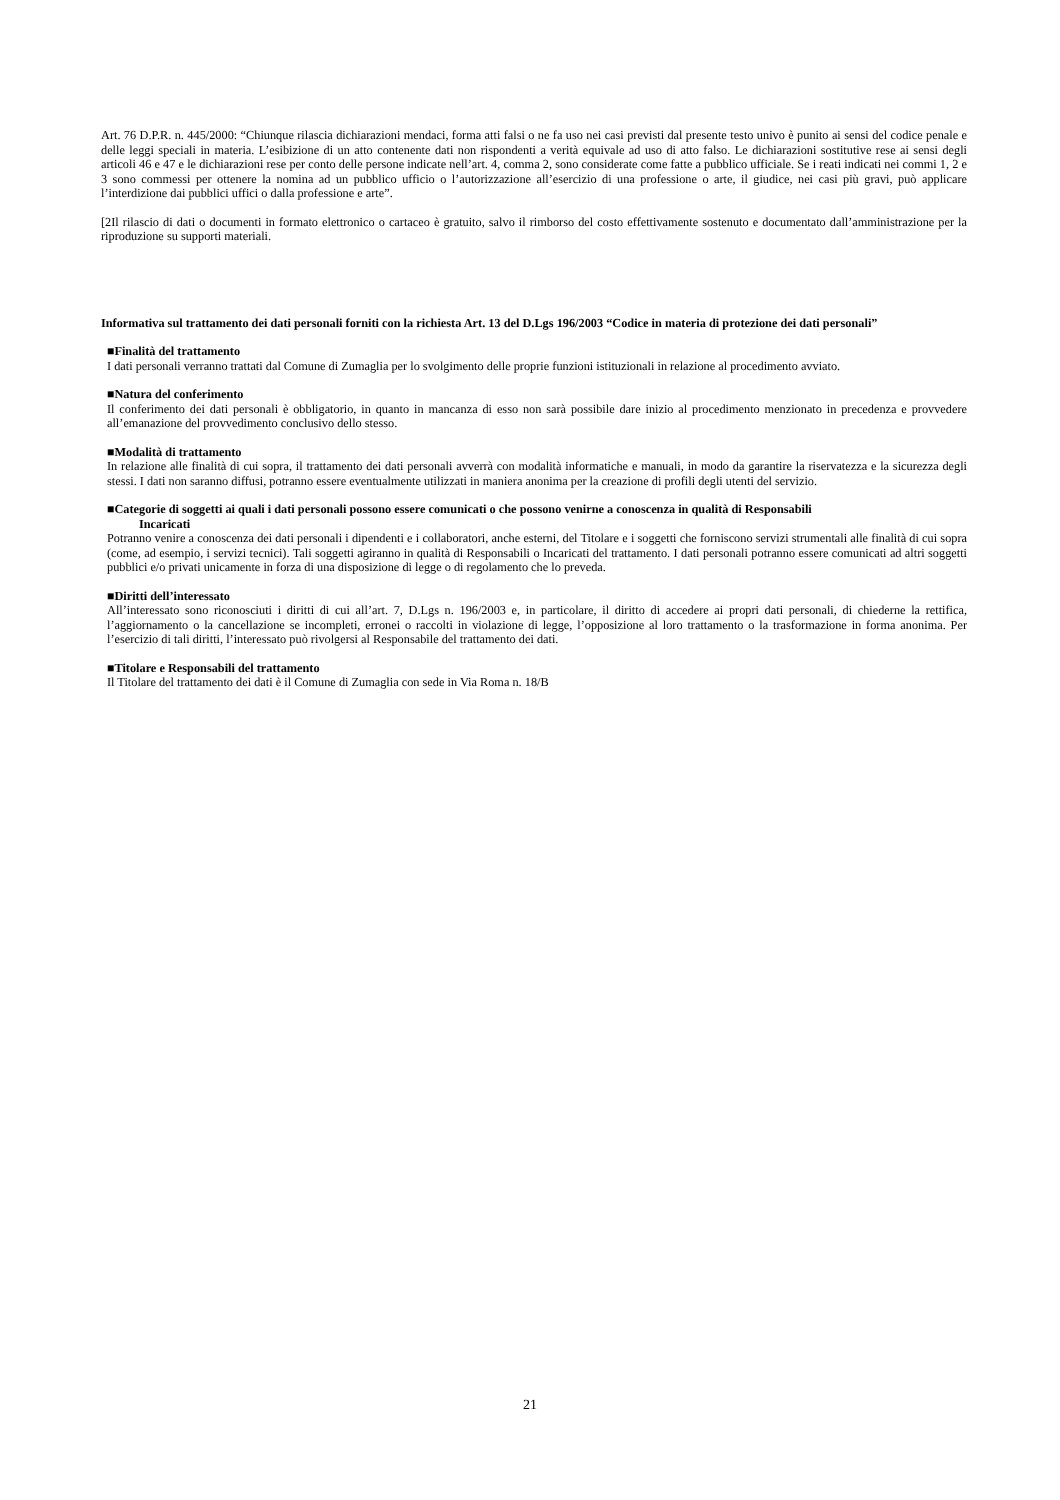Art. 76 D.P.R. n. 445/2000: “Chiunque rilascia dichiarazioni mendaci, forma atti falsi o ne fa uso nei casi previsti dal presente testo univo è punito ai sensi del codice penale e delle leggi speciali in materia. L’esibizione di un atto contenente dati non rispondenti a verità equivale ad uso di atto falso. Le dichiarazioni sostitutive rese ai sensi degli articoli 46 e 47 e le dichiarazioni rese per conto delle persone indicate nell’art. 4, comma 2, sono considerate come fatte a pubblico ufficiale. Se i reati indicati nei commi 1, 2 e 3 sono commessi per ottenere la nomina ad un pubblico ufficio o l’autorizzazione all’esercizio di una professione o arte, il giudice, nei casi più gravi, può applicare l’interdizione dai pubblici uffici o dalla professione e arte”.
[2Il rilascio di dati o documenti in formato elettronico o cartaceo è gratuito, salvo il rimborso del costo effettivamente sostenuto e documentato dall’amministrazione per la riproduzione su supporti materiali.
Informativa sul trattamento dei dati personali forniti con la richiesta Art. 13 del D.Lgs 196/2003 “Codice in materia di protezione dei dati personali”
■Finalità del trattamento
I dati personali verranno trattati dal Comune di Zumaglia per lo svolgimento delle proprie funzioni istituzionali in relazione al procedimento avviato.
■Natura del conferimento
Il conferimento dei dati personali è obbligatorio, in quanto in mancanza di esso non sarà possibile dare inizio al procedimento menzionato in precedenza e provvedere all’emanazione del provvedimento conclusivo dello stesso.
■Modalità di trattamento
In relazione alle finalità di cui sopra, il trattamento dei dati personali avverrà con modalità informatiche e manuali, in modo da garantire la riservatezza e la sicurezza degli stessi. I dati non saranno diffusi, potranno essere eventualmente utilizzati in maniera anonima per la creazione di profili degli utenti del servizio.
■Categorie di soggetti ai quali i dati personali possono essere comunicati o che possono venirne a conoscenza in qualità di Responsabili
Incaricati
Potranno venire a conoscenza dei dati personali i dipendenti e i collaboratori, anche esterni, del Titolare e i soggetti che forniscono servizi strumentali alle finalità di cui sopra (come, ad esempio, i servizi tecnici). Tali soggetti agiranno in qualità di Responsabili o Incaricati del trattamento. I dati personali potranno essere comunicati ad altri soggetti pubblici e/o privati unicamente in forza di una disposizione di legge o di regolamento che lo preveda.
■Diritti dell’interessato
All’interessato sono riconosciuti i diritti di cui all’art. 7, D.Lgs n. 196/2003 e, in particolare, il diritto di accedere ai propri dati personali, di chiederne la rettifica, l’aggiornamento o la cancellazione se incompleti, erronei o raccolti in violazione di legge, l’opposizione al loro trattamento o la trasformazione in forma anonima. Per l’esercizio di tali diritti, l’interessato può rivolgersi al Responsabile del trattamento dei dati.
■Titolare e Responsabili del trattamento
Il Titolare del trattamento dei dati è il Comune di Zumaglia con sede in Via Roma n. 18/B
21